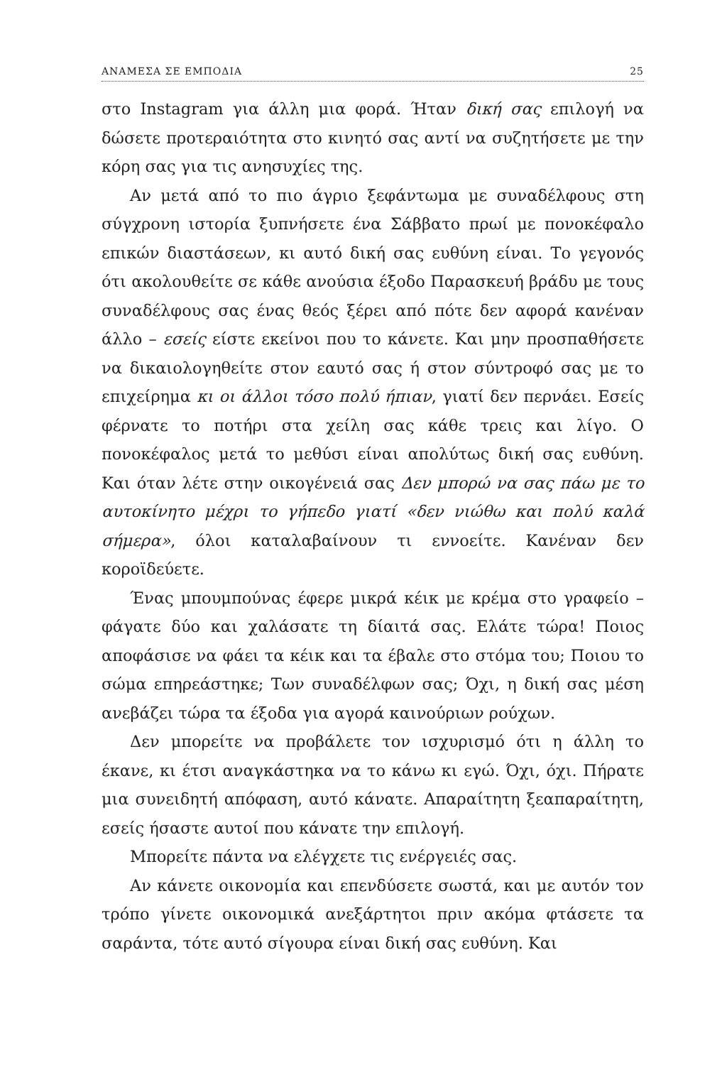ΑΝΑΜΕΣΑ ΣΕ ΕΜΠΟΔΙΑ 25
στο Instagram για άλλη μια φορά. Ήταν δική σας επιλογή να δώσετε προτεραιότητα στο κινητό σας αντί να συζητήσετε με την κόρη σας για τις ανησυχίες της.
Αν μετά από το πιο άγριο ξεφάντωμα με συναδέλφους στη σύγχρονη ιστορία ξυπνήσετε ένα Σάββατο πρωί με πονοκέφαλο επικών διαστάσεων, κι αυτό δική σας ευθύνη είναι. Το γεγονός ότι ακολουθείτε σε κάθε ανούσια έξοδο Παρασκευή βράδυ με τους συναδέλφους σας ένας θεός ξέρει από πότε δεν αφορά κανέναν άλλο – εσείς είστε εκείνοι που το κάνετε. Και μην προσπαθήσετε να δικαιολογηθείτε στον εαυτό σας ή στον σύντροφό σας με το επιχείρημα κι οι άλλοι τόσο πολύ ήπιαν, γιατί δεν περνάει. Εσείς φέρνατε το ποτήρι στα χείλη σας κάθε τρεις και λίγο. Ο πονοκέφαλος μετά το μεθύσι είναι απολύτως δική σας ευθύνη. Και όταν λέτε στην οικογένειά σας Δεν μπορώ να σας πάω με το αυτοκίνητο μέχρι το γήπεδο γιατί «δεν νιώθω και πολύ καλά σήμερα», όλοι καταλαβαίνουν τι εννοείτε. Κανέναν δεν κοροϊδεύετε.
Ένας μπουμπούνας έφερε μικρά κέικ με κρέμα στο γραφείο – φάγατε δύο και χαλάσατε τη δίαιτά σας. Ελάτε τώρα! Ποιος αποφάσισε να φάει τα κέικ και τα έβαλε στο στόμα του; Ποιου το σώμα επηρεάστηκε; Των συναδέλφων σας; Όχι, η δική σας μέση ανεβάζει τώρα τα έξοδα για αγορά καινούριων ρούχων.
Δεν μπορείτε να προβάλετε τον ισχυρισμό ότι η άλλη το έκανε, κι έτσι αναγκάστηκα να το κάνω κι εγώ. Όχι, όχι. Πήρατε μια συνειδητή απόφαση, αυτό κάνατε. Απαραίτητη ξεαπαραίτητη, εσείς ήσαστε αυτοί που κάνατε την επιλογή.
Μπορείτε πάντα να ελέγχετε τις ενέργειές σας.
Αν κάνετε οικονομία και επενδύσετε σωστά, και με αυτόν τον τρόπο γίνετε οικονομικά ανεξάρτητοι πριν ακόμα φτάσετε τα σαράντα, τότε αυτό σίγουρα είναι δική σας ευθύνη. Και